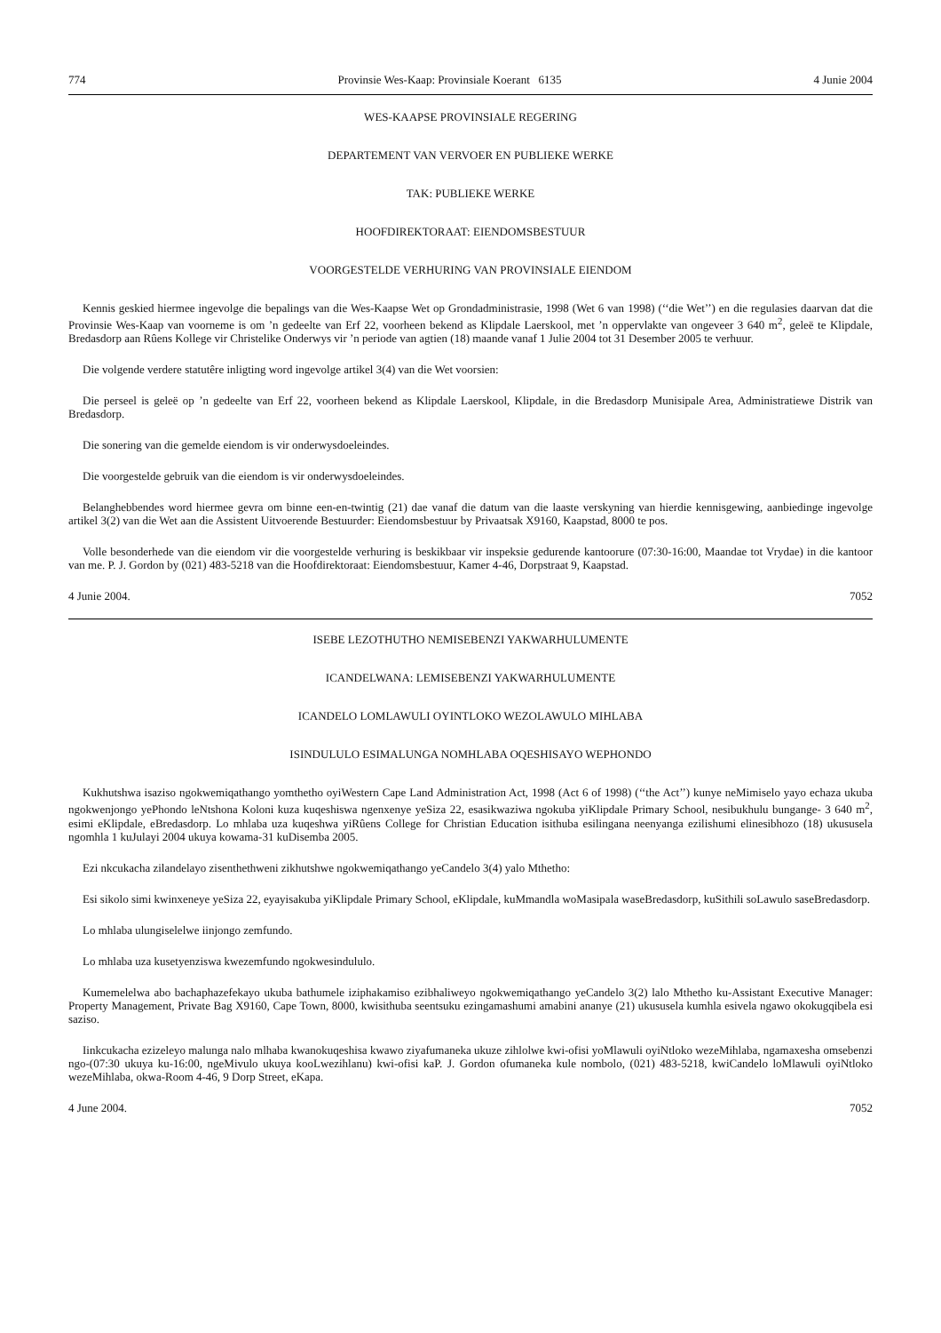774 Provinsie Wes-Kaap: Provinsiale Koerant 6135 4 Junie 2004
WES-KAAPSE PROVINSIALE REGERING
DEPARTEMENT VAN VERVOER EN PUBLIEKE WERKE
TAK: PUBLIEKE WERKE
HOOFDIREKTORAAT: EIENDOMSBESTUUR
VOORGESTELDE VERHURING VAN PROVINSIALE EIENDOM
Kennis geskied hiermee ingevolge die bepalings van die Wes-Kaapse Wet op Grondadministrasie, 1998 (Wet 6 van 1998) (‘‘die Wet’’) en die regulasies daarvan dat die Provinsie Wes-Kaap van voorneme is om ’n gedeelte van Erf 22, voorheen bekend as Klipdale Laerskool, met ’n oppervlakte van ongeveer 3 640 m<sup>2</sup>, geleë te Klipdale, Bredasdorp aan Rûens Kollege vir Christelike Onderwys vir ’n periode van agtien (18) maande vanaf 1 Julie 2004 tot 31 Desember 2005 te verhuur.
Die volgende verdere statutêre inligting word ingevolge artikel 3(4) van die Wet voorsien:
Die perseel is geleë op ’n gedeelte van Erf 22, voorheen bekend as Klipdale Laerskool, Klipdale, in die Bredasdorp Munisipale Area, Administratiewe Distrik van Bredasdorp.
Die sonering van die gemelde eiendom is vir onderwysdoeleindes.
Die voorgestelde gebruik van die eiendom is vir onderwysdoeleindes.
Belanghebbendes word hiermee gevra om binne een-en-twintig (21) dae vanaf die datum van die laaste verskyning van hierdie kennisgewing, aanbiedinge ingevolge artikel 3(2) van die Wet aan die Assistent Uitvoerende Bestuurder: Eiendomsbestuur by Privaatsak X9160, Kaapstad, 8000 te pos.
Volle besonderhede van die eiendom vir die voorgestelde verhuring is beskikbaar vir inspeksie gedurende kantoorure (07:30-16:00, Maandae tot Vrydae) in die kantoor van me. P. J. Gordon by (021) 483-5218 van die Hoofdirektoraat: Eiendomsbestuur, Kamer 4-46, Dorpstraat 9, Kaapstad.
4 Junie 2004. 7052
ISEBE LEZOTHUTHO NEMISEBENZI YAKWARHULUMENTE
ICANDELWANA: LEMISEBENZI YAKWARHULUMENTE
ICANDELO LOMLAWULI OYINTLOKO WEZOLAWULO MIHLABA
ISINDULULO ESIMALUNGA NOMHLABA OQESHISAYO WEPHONDO
Kukhutshwa isaziso ngokwemiqathango yomthetho oyiWestern Cape Land Administration Act, 1998 (Act 6 of 1998) (‘‘the Act’’) kunye neMimiselo yayo echaza ukuba ngokwenjongo yePhondo leNtshona Koloni kuza kuqeshiswa ngenxenye yeSiza 22, esasikwaziwa ngokuba yiKlipdale Primary School, nesibukhulu bungange- 3 640 m<sup>2</sup>, esimi eKlipdale, eBredasdorp. Lo mhlaba uza kuqeshwa yiRûens College for Christian Education isithuba esilingana neenyanga ezilishumi elinesibhozo (18) ukususela ngomhla 1 kuJulayi 2004 ukuya kowama-31 kuDisemba 2005.
Ezi nkcukacha zilandelayo zisenthethweni zikhutshwe ngokwemiqathango yeCandelo 3(4) yalo Mthetho:
Esi sikolo simi kwinxeneye yeSiza 22, eyayisakuba yiKlipdale Primary School, eKlipdale, kuMmandla woMasipala waseBredasdorp, kuSithili soLawulo saseBredasdorp.
Lo mhlaba ulungiselelwe iinjongo zemfundo.
Lo mhlaba uza kusetyenziswa kwezemfundo ngokwesindululo.
Kumemelelwa abo bachaphazefekayo ukuba bathumele iziphakamiso ezibhaliweyo ngokwemiqathango yeCandelo 3(2) lalo Mthetho ku-Assistant Executive Manager: Property Management, Private Bag X9160, Cape Town, 8000, kwisithuba seentsuku ezingamashumi amabini ananye (21) ukususela kumhla esivela ngawo okokugqibela esi saziso.
Iinkcukacha ezizeleyo malunga nalo mlhaba kwanokuqeshisa kwawo ziyafumaneka ukuze zihlolwe kwi-ofisi yoMlawuli oyiNtloko wezeMihlaba, ngamaxesha omsebenzi ngo-(07:30 ukuya ku-16:00, ngeMivulo ukuya kooLwezihlanu) kwi-ofisi kaP. J. Gordon ofumaneka kule nombolo, (021) 483-5218, kwiCandelo loMlawuli oyiNtloko wezeMihlaba, okwa-Room 4-46, 9 Dorp Street, eKapa.
4 June 2004. 7052